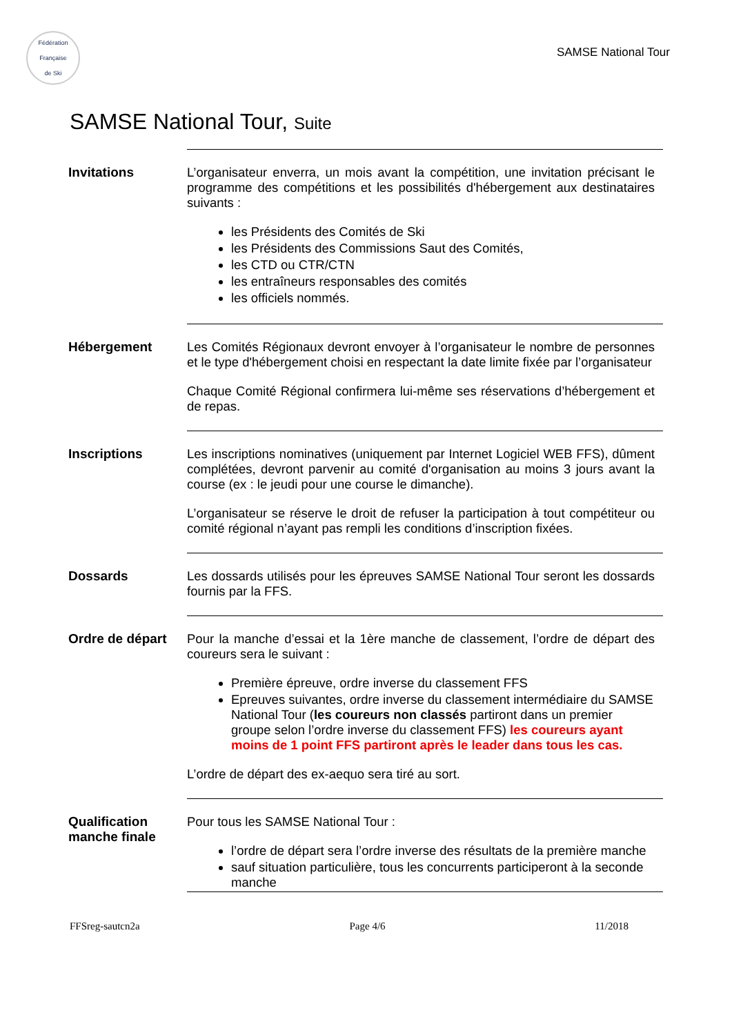Fédération Française
de Ski
SAMSE National Tour
SAMSE National Tour, Suite
Invitations L’organisateur enverra, un mois avant la compétition, une invitation précisant le programme des compétitions et les possibilités d'hébergement aux destinataires suivants :
les Présidents des Comités de Ski
les Présidents des Commissions Saut des Comités,
les CTD ou CTR/CTN
les entraîneurs responsables des comités
les officiels nommés.
Hébergement Les Comités Régionaux devront envoyer à l’organisateur le nombre de personnes et le type d'hébergement choisi en respectant la date limite fixée par l’organisateur
Chaque Comité Régional confirmera lui-même ses réservations d’hébergement et de repas.
Inscriptions Les inscriptions nominatives (uniquement par Internet Logiciel WEB FFS), dûment complétées, devront parvenir au comité d'organisation au moins 3 jours avant la course (ex : le jeudi pour une course le dimanche).
L’organisateur se réserve le droit de refuser la participation à tout compétiteur ou comité régional n’ayant pas rempli les conditions d’inscription fixées.
Dossards Les dossards utilisés pour les épreuves SAMSE National Tour seront les dossards fournis par la FFS.
Ordre de départ Pour la manche d’essai et la 1ère manche de classement, l’ordre de départ des coureurs sera le suivant :
Première épreuve, ordre inverse du classement FFS
Epreuves suivantes, ordre inverse du classement intermédiaire du SAMSE National Tour (les coureurs non classés partiront dans un premier groupe selon l’ordre inverse du classement FFS) les coureurs ayant moins de 1 point FFS partiront après le leader dans tous les cas.
L’ordre de départ des ex-aequo sera tiré au sort.
Qualification manche finale
Pour tous les SAMSE National Tour :
l’ordre de départ sera l’ordre inverse des résultats de la première manche
sauf situation particulière, tous les concurrents participeront à la seconde manche
FFSreg-sautcn2a Page 4/6 11/2018